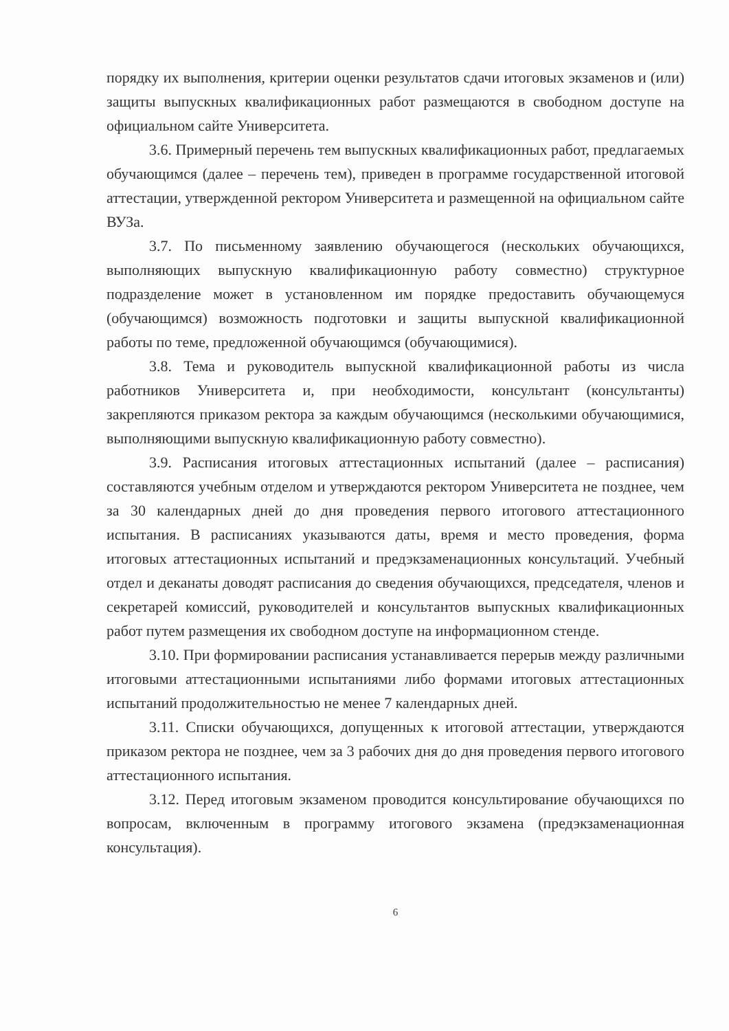порядку их выполнения, критерии оценки результатов сдачи итоговых экзаменов и (или) защиты выпускных квалификационных работ размещаются в свободном доступе на официальном сайте Университета.
3.6. Примерный перечень тем выпускных квалификационных работ, предлагаемых обучающимся (далее – перечень тем), приведен в программе государственной итоговой аттестации, утвержденной ректором Университета и размещенной на официальном сайте ВУЗа.
3.7. По письменному заявлению обучающегося (нескольких обучающихся, выполняющих выпускную квалификационную работу совместно) структурное подразделение может в установленном им порядке предоставить обучающемуся (обучающимся) возможность подготовки и защиты выпускной квалификационной работы по теме, предложенной обучающимся (обучающимися).
3.8. Тема и руководитель выпускной квалификационной работы из числа работников Университета и, при необходимости, консультант (консультанты) закрепляются приказом ректора за каждым обучающимся (несколькими обучающимися, выполняющими выпускную квалификационную работу совместно).
3.9. Расписания итоговых аттестационных испытаний (далее – расписания) составляются учебным отделом и утверждаются ректором Университета не позднее, чем за 30 календарных дней до дня проведения первого итогового аттестационного испытания. В расписаниях указываются даты, время и место проведения, форма итоговых аттестационных испытаний и предэкзаменационных консультаций. Учебный отдел и деканаты доводят расписания до сведения обучающихся, председателя, членов и секретарей комиссий, руководителей и консультантов выпускных квалификационных работ путем размещения их свободном доступе на информационном стенде.
3.10. При формировании расписания устанавливается перерыв между различными итоговыми аттестационными испытаниями либо формами итоговых аттестационных испытаний продолжительностью не менее 7 календарных дней.
3.11. Списки обучающихся, допущенных к итоговой аттестации, утверждаются приказом ректора не позднее, чем за 3 рабочих дня до дня проведения первого итогового аттестационного испытания.
3.12. Перед итоговым экзаменом проводится консультирование обучающихся по вопросам, включенным в программу итогового экзамена (предэкзаменационная консультация).
6